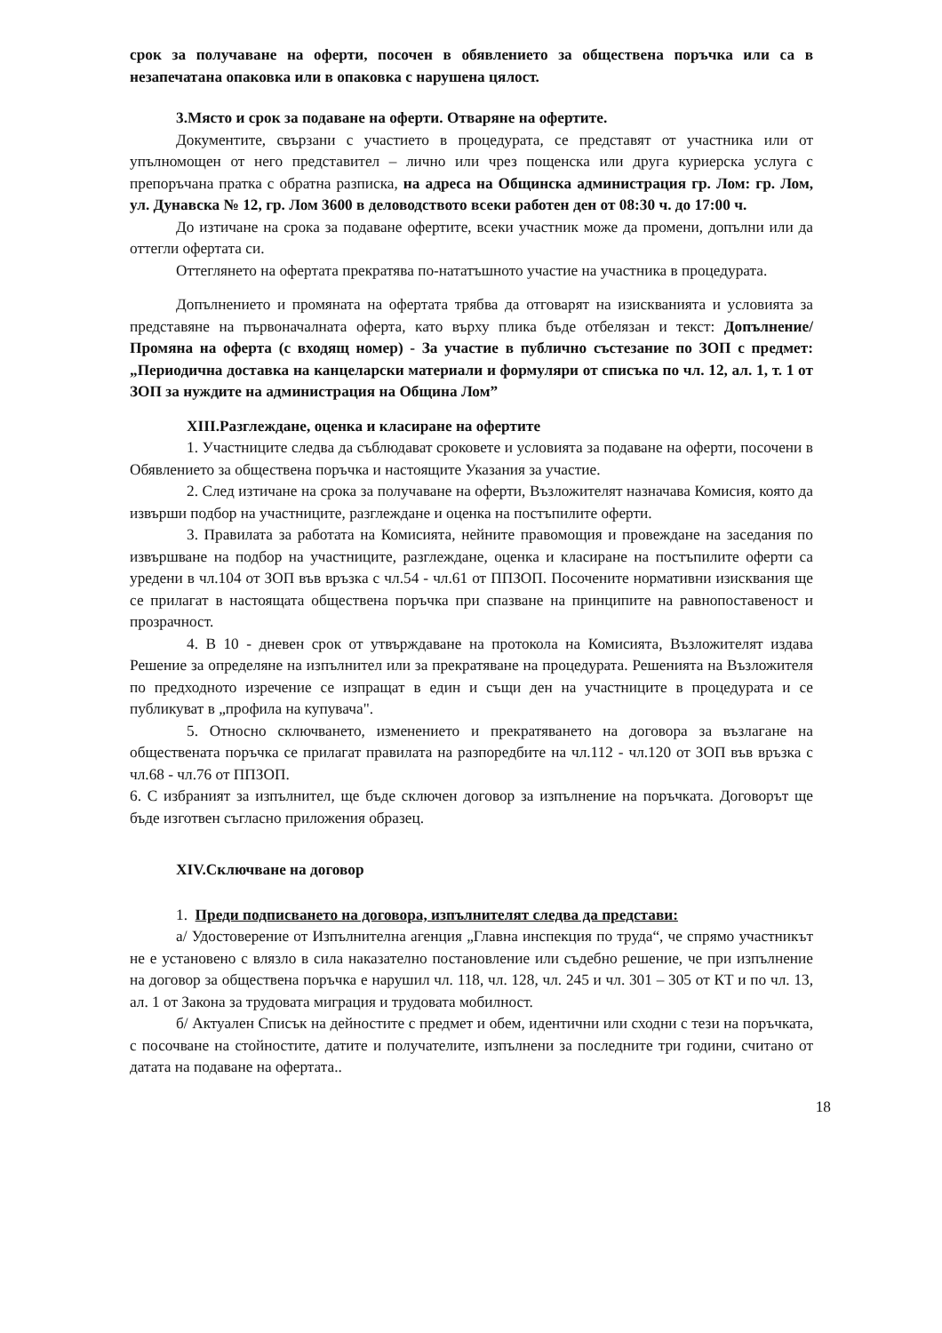срок за получаване на оферти, посочен в обявлението за обществена поръчка или са в незапечатана опаковка или в опаковка с нарушена цялост.
3.Място и срок за подаване на оферти. Отваряне на офертите.
Документите, свързани с участието в процедурата, се представят от участника или от упълномощен от него представител – лично или чрез пощенска или друга куриерска услуга с препоръчана пратка с обратна разписка, на адреса на Общинска администрация гр. Лом: гр. Лом, ул. Дунавска № 12, гр. Лом 3600 в деловодството всеки работен ден от 08:30 ч. до 17:00 ч.
До изтичане на срока за подаване офертите, всеки участник може да промени, допълни или да оттегли офертата си.
Оттеглянето на офертата прекратява по-нататъшното участие на участника в процедурата.
Допълнението и промяната на офертата трябва да отговарят на изискванията и условията за представяне на първоначалната оферта, като върху плика бъде отбелязан и текст: Допълнение/ Промяна на оферта (с входящ номер) - За участие в публично състезание по ЗОП с предмет: „Периодична доставка на канцеларски материали и формуляри от списъка по чл. 12, ал. 1, т. 1 от ЗОП за нуждите на администрация на Община Лом”
XIII.Разглеждане, оценка и класиране на офертите
1. Участниците следва да съблюдават сроковете и условията за подаване на оферти, посочени в Обявлението за обществена поръчка и настоящите Указания за участие.
2. След изтичане на срока за получаване на оферти, Възложителят назначава Комисия, която да извърши подбор на участниците, разглеждане и оценка на постъпилите оферти.
3. Правилата за работата на Комисията, нейните правомощия и провеждане на заседания по извършване на подбор на участниците, разглеждане, оценка и класиране на постъпилите оферти са уредени в чл.104 от ЗОП във връзка с чл.54 - чл.61 от ППЗОП. Посочените нормативни изисквания ще се прилагат в настоящата обществена поръчка при спазване на принципите на равнопоставеност и прозрачност.
4. В 10 - дневен срок от утвърждаване на протокола на Комисията, Възложителят издава Решение за определяне на изпълнител или за прекратяване на процедурата. Решенията на Възложителя по предходното изречение се изпращат в един и същи ден на участниците в процедурата и се публикуват в „профила на купувача".
5. Относно сключването, изменението и прекратяването на договора за възлагане на обществената поръчка се прилагат правилата на разпоредбите на чл.112 - чл.120 от ЗОП във връзка с чл.68 - чл.76 от ППЗОП.
6. С избраният за изпълнител, ще бъде сключен договор за изпълнение на поръчката. Договорът ще бъде изготвен съгласно приложения образец.
XIV.Сключване на договор
1. Преди подписването на договора, изпълнителят следва да представи:
а/ Удостоверение от Изпълнителна агенция „Главна инспекция по труда“, че спрямо участникът не е установено с влязло в сила наказателно постановление или съдебно решение, че при изпълнение на договор за обществена поръчка е нарушил чл. 118, чл. 128, чл. 245 и чл. 301 – 305 от КТ и по чл. 13, ал. 1 от Закона за трудовата миграция и трудовата мобилност.
б/ Актуален Списък на дейностите с предмет и обем, идентични или сходни с тези на поръчката, с посочване на стойностите, датите и получателите, изпълнени за последните три години, считано от датата на подаване на офертата..
18